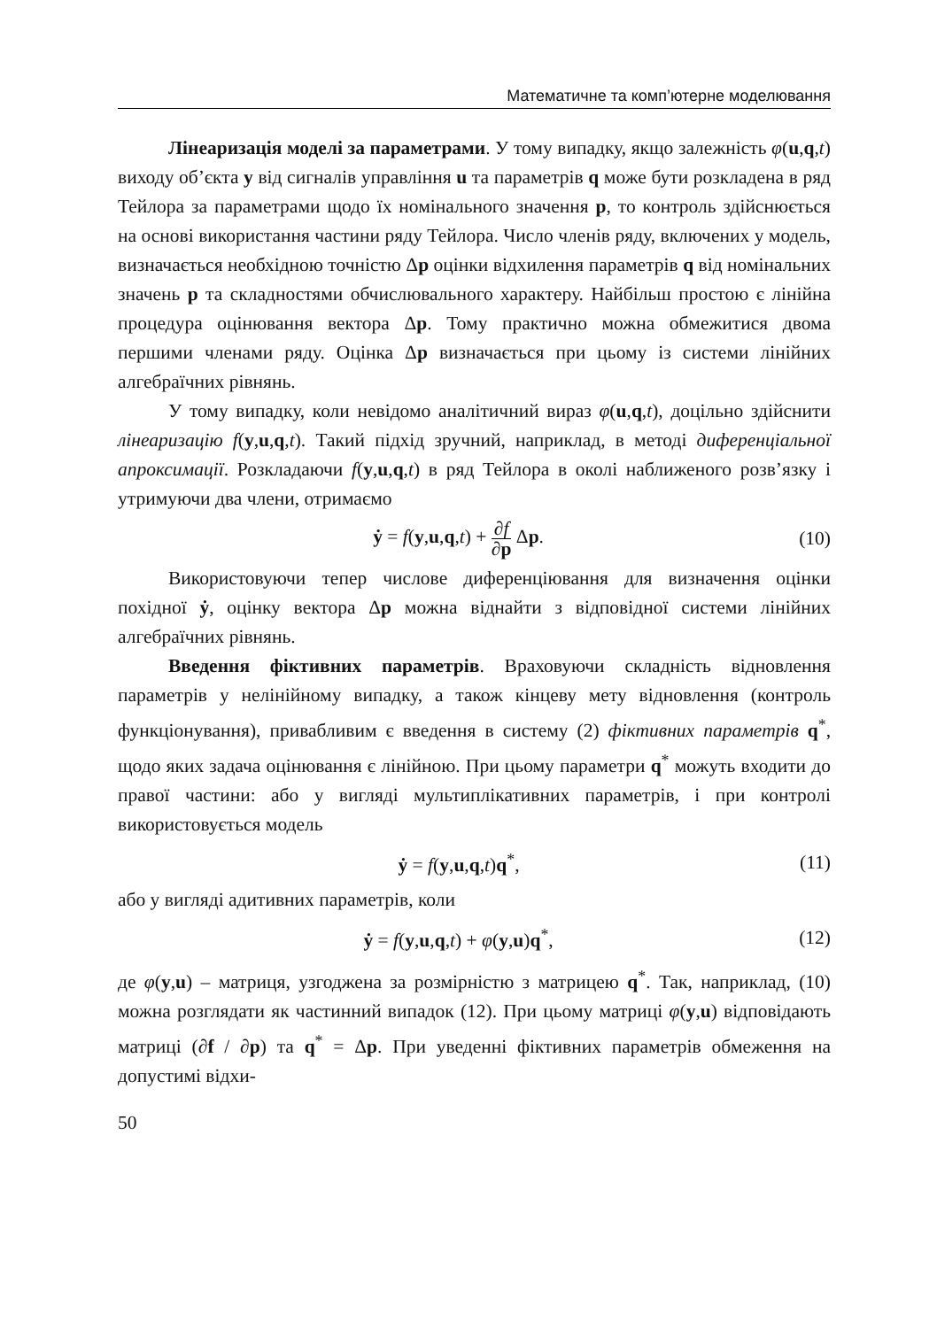Математичне та комп’ютерне моделювання
Лінеаризація моделі за параметрами. У тому випадку, якщо залежність φ(u,q,t) виходу об’єкта y від сигналів управління u та параметрів q може бути розкладена в ряд Тейлора за параметрами щодо їх номінального значення p, то контроль здійснюється на основі використання частини ряду Тейлора. Число членів ряду, включених у модель, визначається необхідною точністю Δp оцінки відхилення параметрів q від номінальних значень p та складностями обчислювального характеру. Найбільш простою є лінійна процедура оцінювання вектора Δp. Тому практично можна обмежитися двома першими членами ряду. Оцінка Δp визначається при цьому із системи лінійних алгебраїчних рівнянь.
У тому випадку, коли невідомо аналітичний вираз φ(u,q,t), доцільно здійснити лінеаризацію f(y,u,q,t). Такий підхід зручний, наприклад, в методі диференціальної апроксимації. Розкладаючи f(y,u,q,t) в ряд Тейлора в околі наближеного розв’язку і утримуючи два члени, отримаємо
ẏ = f(y,u,q,t) + ∂f ∂p Δp. (10)
Використовуючи тепер числове диференціювання для визначення оцінки похідної ẏ, оцінку вектора Δp можна віднайти з відповідної системи лінійних алгебраїчних рівнянь.
Введення фіктивних параметрів. Враховуючи складність відновлення параметрів у нелінійному випадку, а також кінцеву мету відновлення (контроль функціонування), привабливим є введення в систему (2) фіктивних параметрів q<sup>*</sup>, щодо яких задача оцінювання є лінійною. При цьому параметри q<sup>*</sup> можуть входити до правої частини: або у вигляді мультиплікативних параметрів, і при контролі використовується модель
ẏ = f(y,u,q,t)q<sup>*</sup>, (11)
або у вигляді адитивних параметрів, коли
ẏ = f(y,u,q,t) + φ(y,u)q<sup>*</sup>, (12)
де φ(y,u) – матриця, узгоджена за розмірністю з матрицею q<sup>*</sup>. Так, наприклад, (10) можна розглядати як частинний випадок (12). При цьому матриці φ(y,u) відповідають матриці (∂f / ∂p) та q<sup>*</sup> = Δp. При уведенні фіктивних параметрів обмеження на допустимі відхи-
50